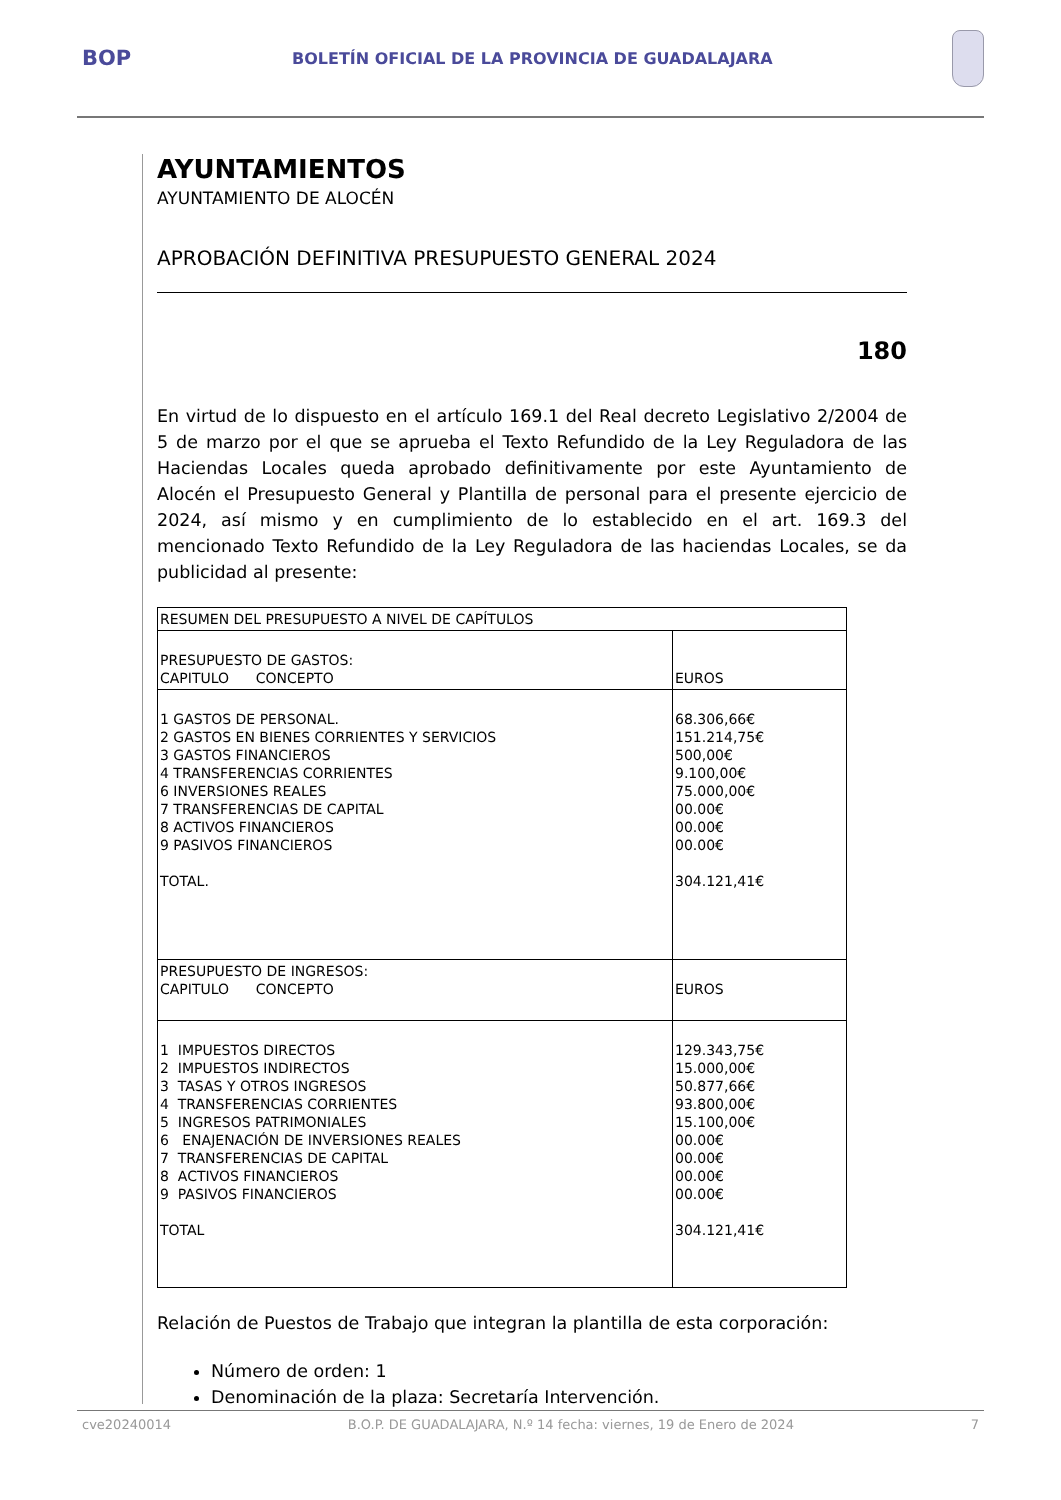BOP
BOLETÍN OFICIAL DE LA PROVINCIA DE GUADALAJARA
AYUNTAMIENTOS
AYUNTAMIENTO DE ALOCÉN
APROBACIÓN DEFINITIVA PRESUPUESTO GENERAL 2024
180
En virtud de lo dispuesto en el artículo 169.1 del Real decreto Legislativo 2/2004 de 5 de marzo por el que se aprueba el Texto Refundido de la Ley Reguladora de las Haciendas Locales queda aprobado definitivamente por este Ayuntamiento de Alocén el Presupuesto General y Plantilla de personal para el presente ejercicio de 2024, así mismo y en cumplimiento de lo establecido en el art. 169.3 del mencionado Texto Refundido de la Ley Reguladora de las haciendas Locales, se da publicidad al presente:
| RESUMEN DEL PRESUPUESTO A NIVEL DE CAPÍTULOS | |
| PRESUPUESTO DE GASTOS: CAPITULO CONCEPTO | EUROS |
| 1 GASTOS DE PERSONAL. 2 GASTOS EN BIENES CORRIENTES Y SERVICIOS 3 GASTOS FINANCIEROS 4 TRANSFERENCIAS CORRIENTES 6 INVERSIONES REALES 7 TRANSFERENCIAS DE CAPITAL 8 ACTIVOS FINANCIEROS 9 PASIVOS FINANCIEROS TOTAL. | 68.306,66€ 151.214,75€ 500,00€ 9.100,00€ 75.000,00€ 00.00€ 00.00€ 00.00€ 304.121,41€ |
| PRESUPUESTO DE INGRESOS: CAPITULO CONCEPTO | EUROS |
| 1 IMPUESTOS DIRECTOS 2 IMPUESTOS INDIRECTOS 3 TASAS Y OTROS INGRESOS 4 TRANSFERENCIAS CORRIENTES 5 INGRESOS PATRIMONIALES 6 ENAJENACIÓN DE INVERSIONES REALES 7 TRANSFERENCIAS DE CAPITAL 8 ACTIVOS FINANCIEROS 9 PASIVOS FINANCIEROS TOTAL | 129.343,75€ 15.000,00€ 50.877,66€ 93.800,00€ 15.100,00€ 00.00€ 00.00€ 00.00€ 00.00€ 304.121,41€ |
Relación de Puestos de Trabajo que integran la plantilla de esta corporación:
Número de orden: 1
Denominación de la plaza: Secretaría Intervención.
cve20240014 B.O.P. DE GUADALAJARA, N.º 14 fecha: viernes, 19 de Enero de 2024 7